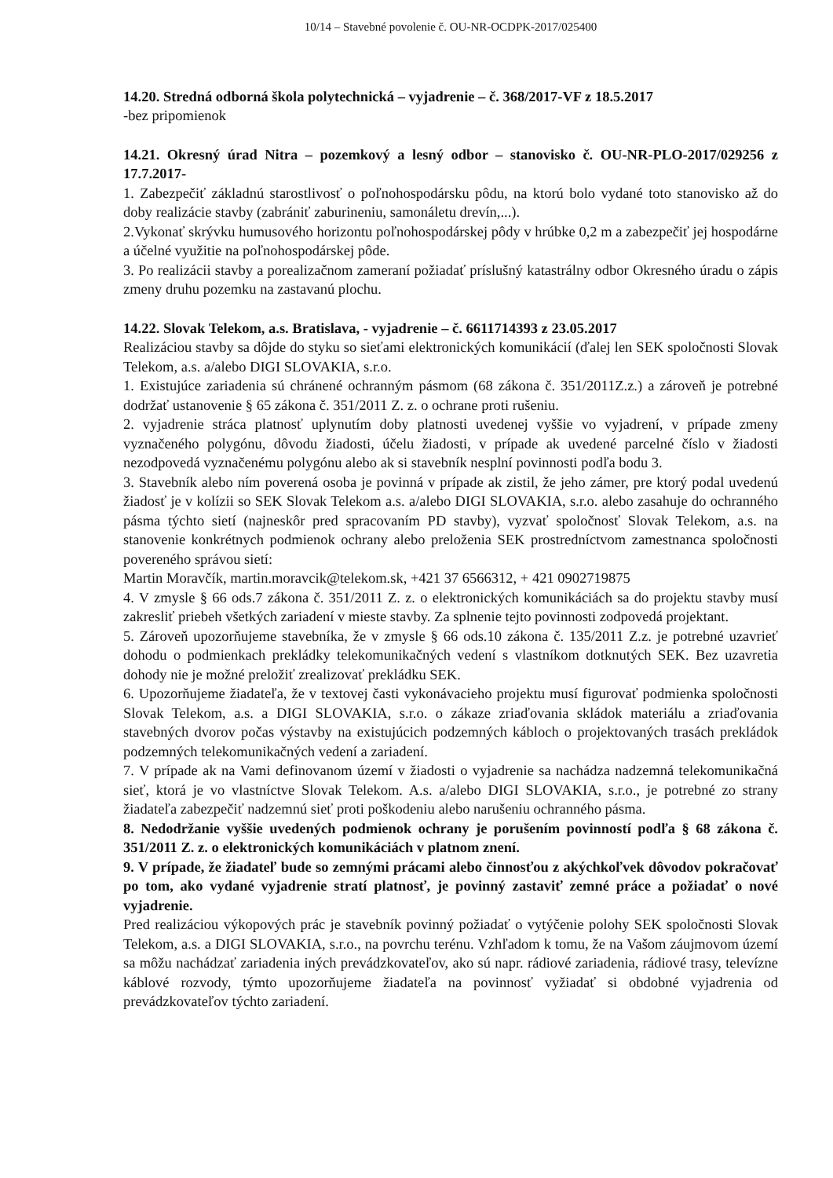10/14 – Stavebné povolenie č. OU-NR-OCDPK-2017/025400
14.20. Stredná odborná škola polytechnická – vyjadrenie – č. 368/2017-VF z 18.5.2017
-bez pripomienok
14.21. Okresný úrad Nitra – pozemkový a lesný odbor – stanovisko č. OU-NR-PLO-2017/029256 z 17.7.2017-
1. Zabezpečiť základnú starostlivosť o poľnohospodársku pôdu, na ktorú bolo vydané toto stanovisko až do doby realizácie stavby (zabrániť zaburineniu, samonáletu drevín,...).
2.Vykonať skrývku humusového horizontu poľnohospodárskej pôdy v hrúbke 0,2 m a zabezpečiť jej hospodárne a účelné využitie na poľnohospodárskej pôde.
3. Po realizácii stavby a porealizačnom zameraní požiadať príslušný katastrálny odbor Okresného úradu o zápis zmeny druhu pozemku na zastavanú plochu.
14.22. Slovak Telekom, a.s. Bratislava, - vyjadrenie – č. 6611714393 z 23.05.2017
Realizáciou stavby sa dôjde do styku so sieťami elektronických komunikácií (ďalej len SEK spoločnosti Slovak Telekom, a.s. a/alebo DIGI SLOVAKIA, s.r.o.
1. Existujúce zariadenia sú chránené ochranným pásmom (68 zákona č. 351/2011Z.z.) a zároveň je potrebné dodržať ustanovenie § 65 zákona č. 351/2011 Z. z. o ochrane proti rušeniu.
2. vyjadrenie stráca platnosť uplynutím doby platnosti uvedenej vyššie vo vyjadrení, v prípade zmeny vyznačeného polygónu, dôvodu žiadosti, účelu žiadosti, v prípade ak uvedené parcelné číslo v žiadosti nezodpovedá vyznačenému polygónu alebo ak si stavebník nesplní povinnosti podľa bodu 3.
3. Stavebník alebo ním poverená osoba je povinná v prípade ak zistil, že jeho zámer, pre ktorý podal uvedenú žiadosť je v kolízii so SEK Slovak Telekom a.s. a/alebo DIGI SLOVAKIA, s.r.o. alebo zasahuje do ochranného pásma týchto sietí (najneskôr pred spracovaním PD stavby), vyzvať spoločnosť Slovak Telekom, a.s. na stanovenie konkrétnych podmienok ochrany alebo preloženia SEK prostredníctvom zamestnanca spoločnosti povereného správou sietí:
Martin Moravčík, martin.moravcik@telekom.sk, +421 37 6566312, + 421 0902719875
4. V zmysle § 66 ods.7 zákona č. 351/2011 Z. z. o elektronických komunikáciách sa do projektu stavby musí zakresliť priebeh všetkých zariadení v mieste stavby. Za splnenie tejto povinnosti zodpovedá projektant.
5. Zároveň upozorňujeme stavebníka, že v zmysle § 66 ods.10 zákona č. 135/2011 Z.z. je potrebné uzavrieť dohodu o podmienkach prekládky telekomunikačných vedení s vlastníkom dotknutých SEK. Bez uzavretia dohody nie je možné preložiť zrealizovať prekládku SEK.
6. Upozorňujeme žiadateľa, že v textovej časti vykonávacieho projektu musí figurovať podmienka spoločnosti Slovak Telekom, a.s. a DIGI SLOVAKIA, s.r.o. o zákaze zriaďovania skládok materiálu a zriaďovania stavebných dvorov počas výstavby na existujúcich podzemných kábloch o projektovaných trasách prekládok podzemných telekomunikačných vedení a zariadení.
7. V prípade ak na Vami definovanom území v žiadosti o vyjadrenie sa nachádza nadzemná telekomunikačná sieť, ktorá je vo vlastníctve Slovak Telekom. A.s. a/alebo DIGI SLOVAKIA, s.r.o., je potrebné zo strany žiadateľa zabezpečiť nadzemnú sieť proti poškodeniu alebo narušeniu ochranného pásma.
8. Nedodržanie vyššie uvedených podmienok ochrany je porušením povinností podľa § 68 zákona č. 351/2011 Z. z. o elektronických komunikáciách v platnom znení.
9. V prípade, že žiadateľ bude so zemnými prácami alebo činnosťou z akýchkoľvek dôvodov pokračovať po tom, ako vydané vyjadrenie stratí platnosť, je povinný zastaviť zemné práce a požiadať o nové vyjadrenie.
Pred realizáciou výkopových prác je stavebník povinný požiadať o vytýčenie polohy SEK spoločnosti Slovak Telekom, a.s. a DIGI SLOVAKIA, s.r.o., na povrchu terénu. Vzhľadom k tomu, že na Vašom záujmovom území sa môžu nachádzať zariadenia iných prevádzkovateľov, ako sú napr. rádiové zariadenia, rádiové trasy, televízne káblové rozvody, týmto upozorňujeme žiadateľa na povinnosť vyžiadať si obdobné vyjadrenia od prevádzkovateľov týchto zariadení.